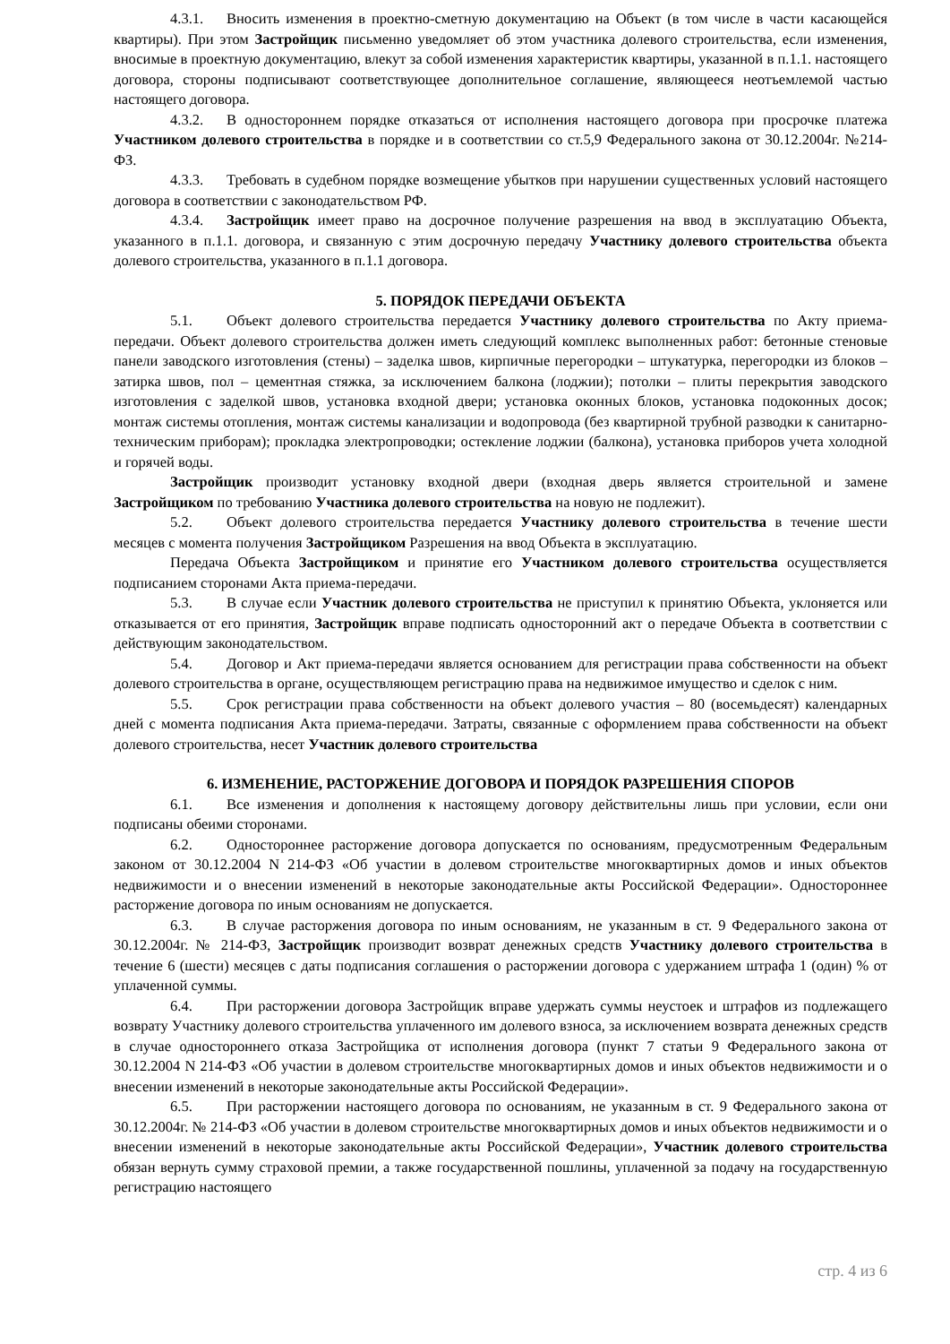4.3.1. Вносить изменения в проектно-сметную документацию на Объект (в том числе в части касающейся квартиры). При этом Застройщик письменно уведомляет об этом участника долевого строительства, если изменения, вносимые в проектную документацию, влекут за собой изменения характеристик квартиры, указанной в п.1.1. настоящего договора, стороны подписывают соответствующее дополнительное соглашение, являющееся неотъемлемой частью настоящего договора.
4.3.2. В одностороннем порядке отказаться от исполнения настоящего договора при просрочке платежа Участником долевого строительства в порядке и в соответствии со ст.5,9 Федерального закона от 30.12.2004г. №214-ФЗ.
4.3.3. Требовать в судебном порядке возмещение убытков при нарушении существенных условий настоящего договора в соответствии с законодательством РФ.
4.3.4. Застройщик имеет право на досрочное получение разрешения на ввод в эксплуатацию Объекта, указанного в п.1.1. договора, и связанную с этим досрочную передачу Участнику долевого строительства объекта долевого строительства, указанного в п.1.1 договора.
5. ПОРЯДОК ПЕРЕДАЧИ ОБЪЕКТА
5.1. Объект долевого строительства передается Участнику долевого строительства по Акту приема-передачи. Объект долевого строительства должен иметь следующий комплекс выполненных работ: бетонные стеновые панели заводского изготовления (стены) – заделка швов, кирпичные перегородки – штукатурка, перегородки из блоков – затирка швов, пол – цементная стяжка, за исключением балкона (лоджии); потолки – плиты перекрытия заводского изготовления с заделкой швов, установка входной двери; установка оконных блоков, установка подоконных досок; монтаж системы отопления, монтаж системы канализации и водопровода (без квартирной трубной разводки к санитарно-техническим приборам); прокладка электропроводки; остекление лоджии (балкона), установка приборов учета холодной и горячей воды.
Застройщик производит установку входной двери (входная дверь является строительной и замене Застройщиком по требованию Участника долевого строительства на новую не подлежит).
5.2. Объект долевого строительства передается Участнику долевого строительства в течение шести месяцев с момента получения Застройщиком Разрешения на ввод Объекта в эксплуатацию.
Передача Объекта Застройщиком и принятие его Участником долевого строительства осуществляется подписанием сторонами Акта приема-передачи.
5.3. В случае если Участник долевого строительства не приступил к принятию Объекта, уклоняется или отказывается от его принятия, Застройщик вправе подписать односторонний акт о передаче Объекта в соответствии с действующим законодательством.
5.4. Договор и Акт приема-передачи является основанием для регистрации права собственности на объект долевого строительства в органе, осуществляющем регистрацию права на недвижимое имущество и сделок с ним.
5.5. Срок регистрации права собственности на объект долевого участия – 80 (восемьдесят) календарных дней с момента подписания Акта приема-передачи. Затраты, связанные с оформлением права собственности на объект долевого строительства, несет Участник долевого строительства
6. ИЗМЕНЕНИЕ, РАСТОРЖЕНИЕ ДОГОВОРА И ПОРЯДОК РАЗРЕШЕНИЯ СПОРОВ
6.1. Все изменения и дополнения к настоящему договору действительны лишь при условии, если они подписаны обеими сторонами.
6.2. Одностороннее расторжение договора допускается по основаниям, предусмотренным Федеральным законом от 30.12.2004 N 214-ФЗ «Об участии в долевом строительстве многоквартирных домов и иных объектов недвижимости и о внесении изменений в некоторые законодательные акты Российской Федерации». Одностороннее расторжение договора по иным основаниям не допускается.
6.3. В случае расторжения договора по иным основаниям, не указанным в ст. 9 Федерального закона от 30.12.2004г. № 214-ФЗ, Застройщик производит возврат денежных средств Участнику долевого строительства в течение 6 (шести) месяцев с даты подписания соглашения о расторжении договора с удержанием штрафа 1 (один) % от уплаченной суммы.
6.4. При расторжении договора Застройщик вправе удержать суммы неустоек и штрафов из подлежащего возврату Участнику долевого строительства уплаченного им долевого взноса, за исключением возврата денежных средств в случае одностороннего отказа Застройщика от исполнения договора (пункт 7 статьи 9 Федерального закона от 30.12.2004 N 214-ФЗ «Об участии в долевом строительстве многоквартирных домов и иных объектов недвижимости и о внесении изменений в некоторые законодательные акты Российской Федерации».
6.5. При расторжении настоящего договора по основаниям, не указанным в ст. 9 Федерального закона от 30.12.2004г. № 214-ФЗ «Об участии в долевом строительстве многоквартирных домов и иных объектов недвижимости и о внесении изменений в некоторые законодательные акты Российской Федерации», Участник долевого строительства обязан вернуть сумму страховой премии, а также государственной пошлины, уплаченной за подачу на государственную регистрацию настоящего
стр. 4 из 6